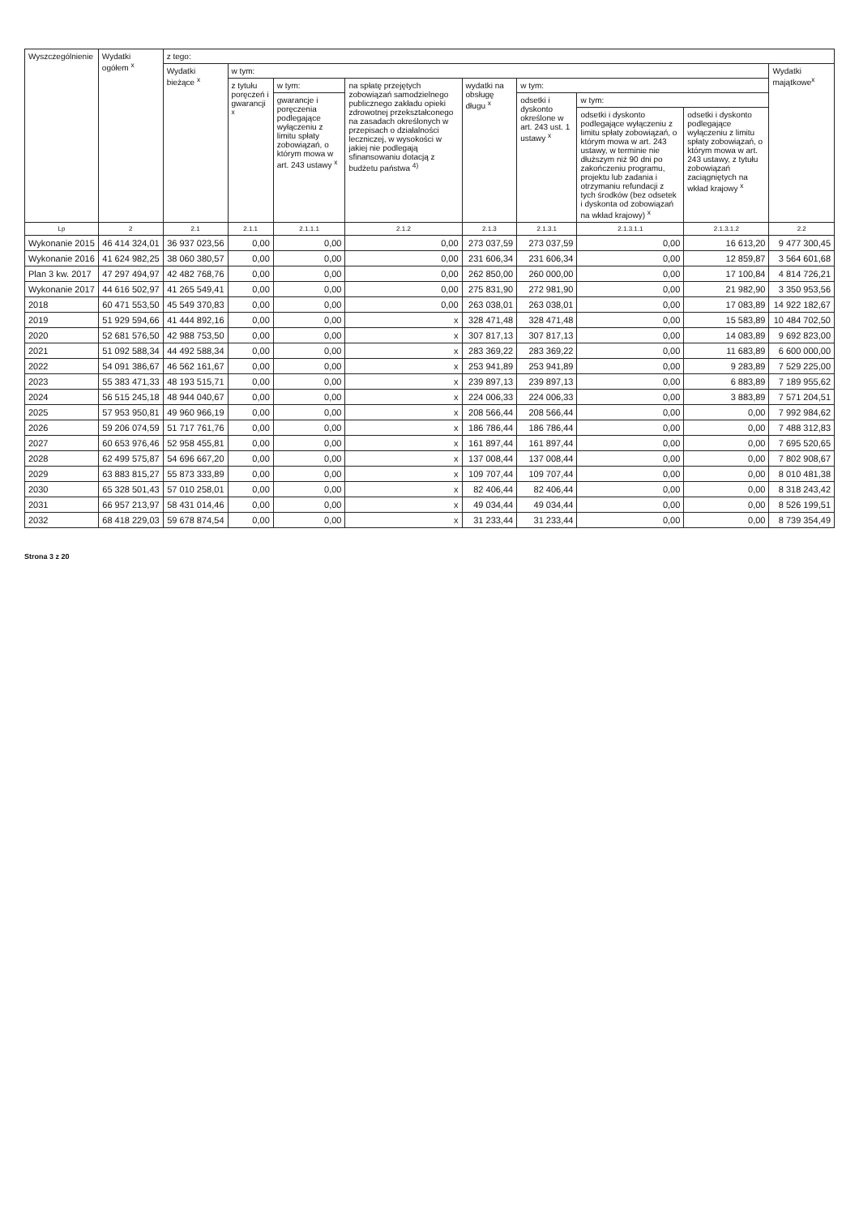| Wyszczególnienie | Wydatki ogółem <sup>x</sup> | z tego: | | | | | | | | |
| --- | --- | --- | --- | --- | --- | --- | --- | --- | --- | --- |
| | | Wydatki bieżące <sup>x</sup> | w tym: | | | | | | | Wydatki majątkowe<sup>x</sup> |
| | | | z tytułu poręczeń i gwarancji <sup>x</sup> | w tym: | na spłatę przejętych zobowiązań samodzielnego publicznego zakładu opieki zdrowotnej przekształconego na zasadach określonych w przepisach o działalności leczniczej, w wysokości w jakiej nie podlegają sfinansowaniu dotacją z budżetu państwa <sup>4)</sup> | wydatki na obsługę długu <sup>x</sup> | w tym: | | | |
| | | | | gwarancje i poręczenia podlegające wyłączeniu z limitu spłaty zobowiązań, o którym mowa w art. 243 ustawy <sup>x</sup> | | | odsetki i dyskonto określone w art. 243 ust. 1 ustawy <sup>x</sup> | w tym: | | |
| | | | | | | | | odsetki i dyskonto podlegające wyłączeniu z limitu spłaty zobowiązań, o którym mowa w art. 243 ustawy, w terminie nie dłuższym niż 90 dni po zakończeniu programu, projektu lub zadania i otrzymaniu refundacji z tych środków (bez odsetek i dyskonta od zobowiązań na wkład krajowy) <sup>x</sup> | odsetki i dyskonto podlegające wyłączeniu z limitu spłaty zobowiązań, o którym mowa w art. 243 ustawy, z tytułu zobowiązań zaciągniętych na wkład krajowy <sup>x</sup> | |
| Lp | 2 | 2.1 | 2.1.1 | 2.1.1.1 | 2.1.2 | 2.1.3 | 2.1.3.1 | 2.1.3.1.1 | 2.1.3.1.2 | 2.2 |
| Wykonanie 2015 | 46 414 324,01 | 36 937 023,56 | 0,00 | 0,00 | 0,00 | 273 037,59 | 273 037,59 | 0,00 | 16 613,20 | 9 477 300,45 |
| Wykonanie 2016 | 41 624 982,25 | 38 060 380,57 | 0,00 | 0,00 | 0,00 | 231 606,34 | 231 606,34 | 0,00 | 12 859,87 | 3 564 601,68 |
| Plan 3 kw. 2017 | 47 297 494,97 | 42 482 768,76 | 0,00 | 0,00 | 0,00 | 262 850,00 | 260 000,00 | 0,00 | 17 100,84 | 4 814 726,21 |
| Wykonanie 2017 | 44 616 502,97 | 41 265 549,41 | 0,00 | 0,00 | 0,00 | 275 831,90 | 272 981,90 | 0,00 | 21 982,90 | 3 350 953,56 |
| 2018 | 60 471 553,50 | 45 549 370,83 | 0,00 | 0,00 | 0,00 | 263 038,01 | 263 038,01 | 0,00 | 17 083,89 | 14 922 182,67 |
| 2019 | 51 929 594,66 | 41 444 892,16 | 0,00 | 0,00 | x | 328 471,48 | 328 471,48 | 0,00 | 15 583,89 | 10 484 702,50 |
| 2020 | 52 681 576,50 | 42 988 753,50 | 0,00 | 0,00 | x | 307 817,13 | 307 817,13 | 0,00 | 14 083,89 | 9 692 823,00 |
| 2021 | 51 092 588,34 | 44 492 588,34 | 0,00 | 0,00 | x | 283 369,22 | 283 369,22 | 0,00 | 11 683,89 | 6 600 000,00 |
| 2022 | 54 091 386,67 | 46 562 161,67 | 0,00 | 0,00 | x | 253 941,89 | 253 941,89 | 0,00 | 9 283,89 | 7 529 225,00 |
| 2023 | 55 383 471,33 | 48 193 515,71 | 0,00 | 0,00 | x | 239 897,13 | 239 897,13 | 0,00 | 6 883,89 | 7 189 955,62 |
| 2024 | 56 515 245,18 | 48 944 040,67 | 0,00 | 0,00 | x | 224 006,33 | 224 006,33 | 0,00 | 3 883,89 | 7 571 204,51 |
| 2025 | 57 953 950,81 | 49 960 966,19 | 0,00 | 0,00 | x | 208 566,44 | 208 566,44 | 0,00 | 0,00 | 7 992 984,62 |
| 2026 | 59 206 074,59 | 51 717 761,76 | 0,00 | 0,00 | x | 186 786,44 | 186 786,44 | 0,00 | 0,00 | 7 488 312,83 |
| 2027 | 60 653 976,46 | 52 958 455,81 | 0,00 | 0,00 | x | 161 897,44 | 161 897,44 | 0,00 | 0,00 | 7 695 520,65 |
| 2028 | 62 499 575,87 | 54 696 667,20 | 0,00 | 0,00 | x | 137 008,44 | 137 008,44 | 0,00 | 0,00 | 7 802 908,67 |
| 2029 | 63 883 815,27 | 55 873 333,89 | 0,00 | 0,00 | x | 109 707,44 | 109 707,44 | 0,00 | 0,00 | 8 010 481,38 |
| 2030 | 65 328 501,43 | 57 010 258,01 | 0,00 | 0,00 | x | 82 406,44 | 82 406,44 | 0,00 | 0,00 | 8 318 243,42 |
| 2031 | 66 957 213,97 | 58 431 014,46 | 0,00 | 0,00 | x | 49 034,44 | 49 034,44 | 0,00 | 0,00 | 8 526 199,51 |
| 2032 | 68 418 229,03 | 59 678 874,54 | 0,00 | 0,00 | x | 31 233,44 | 31 233,44 | 0,00 | 0,00 | 8 739 354,49 |
Strona 3 z 20